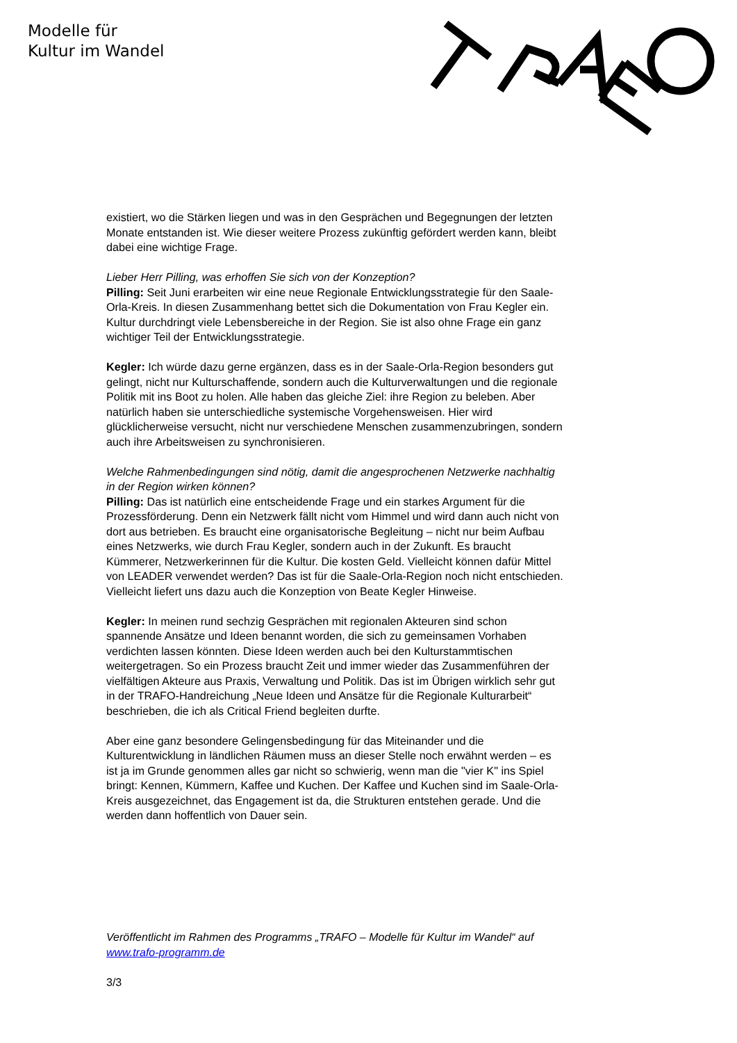Modelle für
Kultur im Wandel
existiert, wo die Stärken liegen und was in den Gesprächen und Begegnungen der letzten Monate entstanden ist. Wie dieser weitere Prozess zukünftig gefördert werden kann, bleibt dabei eine wichtige Frage.
Lieber Herr Pilling, was erhoffen Sie sich von der Konzeption?
Pilling: Seit Juni erarbeiten wir eine neue Regionale Entwicklungsstrategie für den Saale-Orla-Kreis. In diesen Zusammenhang bettet sich die Dokumentation von Frau Kegler ein. Kultur durchdringt viele Lebensbereiche in der Region. Sie ist also ohne Frage ein ganz wichtiger Teil der Entwicklungsstrategie.
Kegler: Ich würde dazu gerne ergänzen, dass es in der Saale-Orla-Region besonders gut gelingt, nicht nur Kulturschaffende, sondern auch die Kulturverwaltungen und die regionale Politik mit ins Boot zu holen. Alle haben das gleiche Ziel: ihre Region zu beleben. Aber natürlich haben sie unterschiedliche systemische Vorgehensweisen. Hier wird glücklicherweise versucht, nicht nur verschiedene Menschen zusammenzubringen, sondern auch ihre Arbeitsweisen zu synchronisieren.
Welche Rahmenbedingungen sind nötig, damit die angesprochenen Netzwerke nachhaltig in der Region wirken können?
Pilling: Das ist natürlich eine entscheidende Frage und ein starkes Argument für die Prozessförderung. Denn ein Netzwerk fällt nicht vom Himmel und wird dann auch nicht von dort aus betrieben. Es braucht eine organisatorische Begleitung – nicht nur beim Aufbau eines Netzwerks, wie durch Frau Kegler, sondern auch in der Zukunft. Es braucht Kümmerer, Netzwerkerinnen für die Kultur. Die kosten Geld. Vielleicht können dafür Mittel von LEADER verwendet werden? Das ist für die Saale-Orla-Region noch nicht entschieden. Vielleicht liefert uns dazu auch die Konzeption von Beate Kegler Hinweise.
Kegler: In meinen rund sechzig Gesprächen mit regionalen Akteuren sind schon spannende Ansätze und Ideen benannt worden, die sich zu gemeinsamen Vorhaben verdichten lassen könnten. Diese Ideen werden auch bei den Kulturstammtischen weitergetragen. So ein Prozess braucht Zeit und immer wieder das Zusammenführen der vielfältigen Akteure aus Praxis, Verwaltung und Politik. Das ist im Übrigen wirklich sehr gut in der TRAFO-Handreichung „Neue Ideen und Ansätze für die Regionale Kulturarbeit“ beschrieben, die ich als Critical Friend begleiten durfte.
Aber eine ganz besondere Gelingensbedingung für das Miteinander und die Kulturentwicklung in ländlichen Räumen muss an dieser Stelle noch erwähnt werden – es ist ja im Grunde genommen alles gar nicht so schwierig, wenn man die "vier K" ins Spiel bringt: Kennen, Kümmern, Kaffee und Kuchen. Der Kaffee und Kuchen sind im Saale-Orla-Kreis ausgezeichnet, das Engagement ist da, die Strukturen entstehen gerade. Und die werden dann hoffentlich von Dauer sein.
Veröffentlicht im Rahmen des Programms „TRAFO – Modelle für Kultur im Wandel“ auf www.trafo-programm.de
3/3